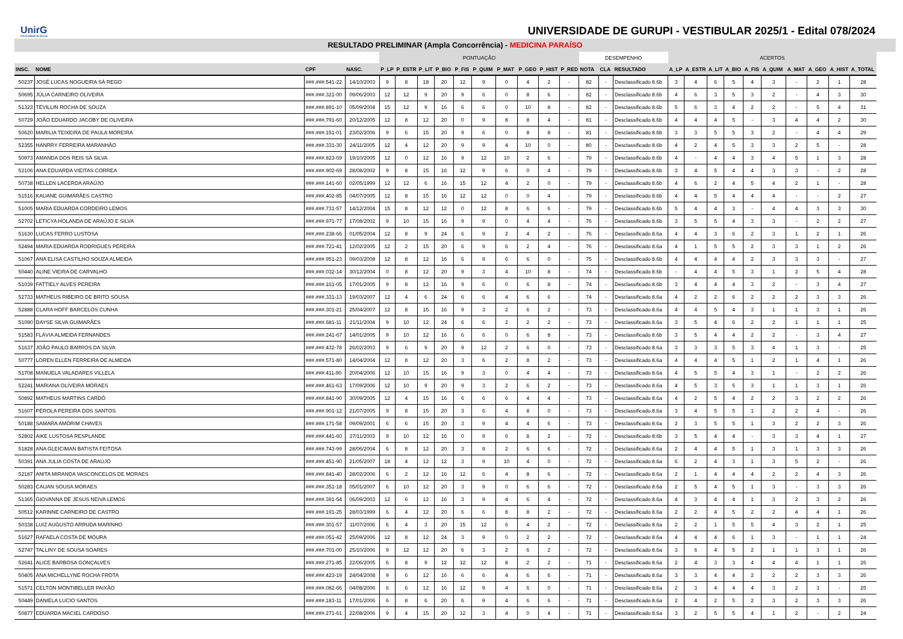UnirG
Universidade de Gurupi
UNIVERSIDADE DE GURUPI - VESTIBULAR 2025/1 - Edital 078/2024
RESULTADO PRELIMINAR (Ampla Concorrência) - MEDICINA PARAÍSO
| | | | | PONTUAÇÃO | | | | | | | | | | DESEMPENHO | | | ACERTOS | | | | | | | | | |
| --- | --- | --- | --- | --- | --- | --- | --- | --- | --- | --- | --- | --- | --- | --- | --- | --- | --- | --- | --- | --- | --- | --- | --- | --- | --- | --- |
| INSC. | NOME | CPF | NASC. | P_LP | P_ESTR | P_LIT | P_BIO | P_FIS | P_QUIM | P_MAT | P_GEO | P_HIST | P_RED | NOTA | CLA | RESULTADO | A_LP | A_ESTR | A_LIT | A_BIO | A_FIS | A_QUIM | A_MAT | A_GEO | A_HIST | A_TOTAL |
| 50237 | JOSÉ LUCAS NOGUEIRA SÁ REGO | ###.###.541-22 | 14/10/2003 | 9 | 8 | 18 | 20 | 12 | 9 | 0 | 4 | 2 | - | 82 | - | Desclassificado 8.6b | 3 | 4 | 6 | 5 | 4 | 3 | - | 2 | 1 | 28 |
| 50695 | JÚLIA CARNEIRO OLIVEIRA | ###.###.321-00 | 09/06/2003 | 12 | 12 | 9 | 20 | 9 | 6 | 0 | 8 | 6 | - | 82 | - | Desclassificado 8.6b | 4 | 6 | 3 | 5 | 3 | 2 | - | 4 | 3 | 30 |
| 51323 | TÉVILLIN ROCHA DE SOUZA | ###.###.891-10 | 05/09/2004 | 15 | 12 | 9 | 16 | 6 | 6 | 0 | 10 | 8 | - | 82 | - | Desclassificado 8.6b | 5 | 6 | 3 | 4 | 2 | 2 | - | 5 | 4 | 31 |
| 50729 | JOÃO EDUARDO JACOBY DE OLIVEIRA | ###.###.791-60 | 20/12/2005 | 12 | 8 | 12 | 20 | 0 | 9 | 8 | 8 | 4 | - | 81 | - | Desclassificado 8.6b | 4 | 4 | 4 | 5 | - | 3 | 4 | 4 | 2 | 30 |
| 50620 | MARILIA TEIXEIRA DE PAULA MOREIRA | ###.###.151-01 | 23/02/2006 | 9 | 6 | 15 | 20 | 9 | 6 | 0 | 8 | 8 | - | 81 | - | Desclassificado 8.6b | 3 | 3 | 5 | 5 | 3 | 2 | - | 4 | 4 | 29 |
| 52355 | HANRRY FERREIRA MARANHÃO | ###.###.331-30 | 24/11/2005 | 12 | 4 | 12 | 20 | 9 | 9 | 4 | 10 | 0 | - | 80 | - | Desclassificado 8.6b | 4 | 2 | 4 | 5 | 3 | 3 | 2 | 5 | - | 28 |
| 50973 | AMANDA DOS REIS SÁ SILVA | ###.###.823-69 | 19/10/2005 | 12 | 0 | 12 | 16 | 9 | 12 | 10 | 2 | 6 | - | 79 | - | Desclassificado 8.6b | 4 | - | 4 | 4 | 3 | 4 | 5 | 1 | 3 | 28 |
| 52106 | ANA EDUARDA VIEITAS CORREA | ###.###.902-69 | 28/08/2002 | 9 | 8 | 15 | 16 | 12 | 9 | 6 | 0 | 4 | - | 79 | - | Desclassificado 8.6b | 3 | 4 | 5 | 4 | 4 | 3 | 3 | - | 2 | 28 |
| 50738 | HELLEN LACERDA ARAÚJO | ###.###.141-60 | 02/05/1999 | 12 | 12 | 6 | 16 | 15 | 12 | 4 | 2 | 0 | - | 79 | - | Desclassificado 8.6b | 4 | 6 | 2 | 4 | 5 | 4 | 2 | 1 | - | 28 |
| 51516 | KAUANE GUIMARÃES CASTRO | ###.###.402-85 | 04/07/2005 | 12 | 8 | 15 | 16 | 12 | 12 | 0 | 0 | 4 | - | 79 | - | Desclassificado 8.6b | 4 | 4 | 5 | 4 | 4 | 4 | - | - | 2 | 27 |
| 51005 | MARIA EDUARDA CORDEIRO LEMOS | ###.###.731-57 | 14/12/2004 | 15 | 8 | 12 | 12 | 0 | 12 | 8 | 6 | 6 | - | 79 | - | Desclassificado 8.6b | 5 | 4 | 4 | 3 | - | 4 | 4 | 3 | 3 | 30 |
| 52702 | LETICYA HOLANDA DE ARAÚJO E SILVA | ###.###.971-77 | 17/08/2002 | 9 | 10 | 15 | 16 | 9 | 9 | 0 | 4 | 4 | - | 76 | - | Desclassificado 8.6b | 3 | 5 | 5 | 4 | 3 | 3 | - | 2 | 2 | 27 |
| 51630 | LUCAS FERRO LUSTOSA | ###.###.238-66 | 01/05/2004 | 12 | 8 | 9 | 24 | 6 | 9 | 2 | 4 | 2 | - | 76 | - | Desclassificado 8.6a | 4 | 4 | 3 | 6 | 2 | 3 | 1 | 2 | 1 | 26 |
| 52494 | MARIA EDUARDA RODRIGUES PEREIRA | ###.###.721-41 | 12/02/2005 | 12 | 2 | 15 | 20 | 6 | 9 | 6 | 2 | 4 | - | 76 | - | Desclassificado 8.6a | 4 | 1 | 5 | 5 | 2 | 3 | 3 | 1 | 2 | 26 |
| 51067 | ANA ELISA CASTILHO SOUZA ALMEIDA | ###.###.951-23 | 09/03/2008 | 12 | 8 | 12 | 16 | 6 | 9 | 6 | 6 | 0 | - | 75 | - | Desclassificado 8.6b | 4 | 4 | 4 | 4 | 2 | 3 | 3 | 3 | - | 27 |
| 50440 | ALINE VIEIRA DE CARVALHO | ###.###.032-14 | 30/12/2004 | 0 | 8 | 12 | 20 | 9 | 3 | 4 | 10 | 8 | - | 74 | - | Desclassificado 8.6b | - | 4 | 4 | 5 | 3 | 1 | 2 | 5 | 4 | 28 |
| 51039 | FATTIELY ALVES PEREIRA | ###.###.161-05 | 17/01/2005 | 9 | 8 | 12 | 16 | 9 | 6 | 0 | 6 | 8 | - | 74 | - | Desclassificado 8.6b | 3 | 4 | 4 | 4 | 3 | 2 | - | 3 | 4 | 27 |
| 52733 | MATHEUS RIBEIRO DE BRITO SOUSA | ###.###.331-13 | 19/03/2007 | 12 | 4 | 6 | 24 | 6 | 6 | 4 | 6 | 6 | - | 74 | - | Desclassificado 8.6a | 4 | 2 | 2 | 6 | 2 | 2 | 2 | 3 | 3 | 26 |
| 52888 | CLARA HOFF BARCELOS CUNHA | ###.###.301-21 | 25/04/2007 | 12 | 8 | 15 | 16 | 9 | 3 | 2 | 6 | 2 | - | 73 | - | Desclassificado 8.6a | 4 | 4 | 5 | 4 | 3 | 1 | 1 | 3 | 1 | 26 |
| 51090 | DAYSE SILVA GUIMARÃES | ###.###.681-11 | 21/11/2004 | 9 | 10 | 12 | 24 | 6 | 6 | 2 | 2 | 2 | - | 73 | - | Desclassificado 8.6a | 3 | 5 | 4 | 6 | 2 | 2 | 1 | 1 | 1 | 25 |
| 51583 | FLÁVIA ALMEIDA FERNANDES | ###.###.241-67 | 14/01/2005 | 9 | 10 | 12 | 16 | 6 | 6 | 0 | 6 | 8 | - | 73 | - | Desclassificado 8.6b | 3 | 5 | 4 | 4 | 2 | 2 | - | 3 | 4 | 27 |
| 51637 | JOÃO PAULO BARROS DA SILVA | ###.###.432-78 | 26/02/2003 | 9 | 6 | 9 | 20 | 9 | 12 | 2 | 6 | 0 | - | 73 | - | Desclassificado 8.6a | 3 | 3 | 3 | 5 | 3 | 4 | 1 | 3 | - | 25 |
| 50777 | LOREN ELLEN FERREIRA DE ALMEIDA | ###.###.571-80 | 14/04/2004 | 12 | 8 | 12 | 20 | 3 | 6 | 2 | 8 | 2 | - | 73 | - | Desclassificado 8.6a | 4 | 4 | 4 | 5 | 1 | 2 | 1 | 4 | 1 | 26 |
| 51708 | MANUELA VALADARES VILLELA | ###.###.411-90 | 20/04/2006 | 12 | 10 | 15 | 16 | 9 | 3 | 0 | 4 | 4 | - | 73 | - | Desclassificado 8.6a | 4 | 5 | 5 | 4 | 3 | 1 | - | 2 | 2 | 26 |
| 52241 | MARIANA OLIVEIRA MORAES | ###.###.461-63 | 17/09/2006 | 12 | 10 | 9 | 20 | 9 | 3 | 2 | 6 | 2 | - | 73 | - | Desclassificado 8.6a | 4 | 5 | 3 | 5 | 3 | 1 | 1 | 3 | 1 | 26 |
| 50892 | MATHEUS MARTINS CARDÔ | ###.###.841-90 | 30/09/2005 | 12 | 4 | 15 | 16 | 6 | 6 | 6 | 4 | 4 | - | 73 | - | Desclassificado 8.6a | 4 | 2 | 5 | 4 | 2 | 2 | 3 | 2 | 2 | 26 |
| 51607 | PÉROLA PEREIRA DOS SANTOS | ###.###.901-12 | 21/07/2005 | 9 | 8 | 15 | 20 | 3 | 6 | 4 | 8 | 0 | - | 73 | - | Desclassificado 8.6a | 3 | 4 | 5 | 5 | 1 | 2 | 2 | 4 | - | 26 |
| 50188 | SAMARA AMORIM CHAVES | ###.###.171-58 | 09/09/2001 | 6 | 6 | 15 | 20 | 3 | 9 | 4 | 4 | 6 | - | 73 | - | Desclassificado 8.6a | 2 | 3 | 5 | 5 | 1 | 3 | 2 | 2 | 3 | 26 |
| 52802 | AIKE LUSTOSA RESPLANDE | ###.###.441-60 | 27/11/2003 | 9 | 10 | 12 | 16 | 0 | 9 | 6 | 8 | 2 | - | 72 | - | Desclassificado 8.6b | 3 | 5 | 4 | 4 | - | 3 | 3 | 4 | 1 | 27 |
| 51828 | ANA GLEICIMAN BATISTA FEITOSA | ###.###.743-99 | 28/06/2004 | 6 | 8 | 12 | 20 | 3 | 9 | 2 | 6 | 6 | - | 72 | - | Desclassificado 8.6a | 2 | 4 | 4 | 5 | 1 | 3 | 1 | 3 | 3 | 26 |
| 50391 | ANA JULIA COSTA DE ARAUJO | ###.###.451-90 | 21/05/2007 | 18 | 4 | 12 | 12 | 3 | 9 | 10 | 4 | 0 | - | 72 | - | Desclassificado 8.6a | 6 | 2 | 4 | 3 | 1 | 3 | 5 | 2 | - | 26 |
| 52187 | ANITA MIRANDA VASCONCELOS DE MORAES | ###.###.841-40 | 28/02/2006 | 6 | 2 | 12 | 16 | 12 | 6 | 4 | 8 | 6 | - | 72 | - | Desclassificado 8.6a | 2 | 1 | 4 | 4 | 4 | 2 | 2 | 4 | 3 | 26 |
| 50283 | CAUAN SOUSA MORAES | ###.###.351-18 | 05/01/2007 | 6 | 10 | 12 | 20 | 3 | 9 | 0 | 6 | 6 | - | 72 | - | Desclassificado 8.6a | 2 | 5 | 4 | 5 | 1 | 3 | - | 3 | 3 | 26 |
| 51365 | GIOVANNA DE JESUS NEIVA LEMOS | ###.###.391-54 | 06/09/2003 | 12 | 6 | 12 | 16 | 3 | 9 | 4 | 6 | 4 | - | 72 | - | Desclassificado 8.6a | 4 | 3 | 4 | 4 | 1 | 3 | 2 | 3 | 2 | 26 |
| 50512 | KARINNE CARNEIRO DE CASTRO | ###.###.191-25 | 28/03/1999 | 6 | 4 | 12 | 20 | 6 | 6 | 8 | 8 | 2 | - | 72 | - | Desclassificado 8.6a | 2 | 2 | 4 | 5 | 2 | 2 | 4 | 4 | 1 | 26 |
| 50338 | LUIZ AUGUSTO ARRUDA MARINHO | ###.###.301-57 | 11/07/2006 | 6 | 4 | 3 | 20 | 15 | 12 | 6 | 4 | 2 | - | 72 | - | Desclassificado 8.6a | 2 | 2 | 1 | 5 | 5 | 4 | 3 | 2 | 1 | 25 |
| 51627 | RAFAELA COSTA DE MOURA | ###.###.051-42 | 25/09/2006 | 12 | 8 | 12 | 24 | 3 | 9 | 0 | 2 | 2 | - | 72 | - | Desclassificado 8.6a | 4 | 4 | 4 | 6 | 1 | 3 | - | 1 | 1 | 24 |
| 52747 | TALLINY DE SOUSA SOARES | ###.###.701-00 | 25/10/2006 | 9 | 12 | 12 | 20 | 6 | 3 | 2 | 6 | 2 | - | 72 | - | Desclassificado 8.6a | 3 | 6 | 4 | 5 | 2 | 1 | 1 | 3 | 1 | 26 |
| 52641 | ALICE BARBOSA GONÇALVES | ###.###.271-85 | 22/06/2005 | 6 | 8 | 9 | 12 | 12 | 12 | 8 | 2 | 2 | - | 71 | - | Desclassificado 8.6a | 2 | 4 | 3 | 3 | 4 | 4 | 4 | 1 | 1 | 26 |
| 50405 | ANA MICHELLYNE ROCHA FROTA | ###.###.423-19 | 24/04/2008 | 9 | 6 | 12 | 16 | 6 | 6 | 4 | 6 | 6 | - | 71 | - | Desclassificado 8.6a | 3 | 3 | 4 | 4 | 2 | 2 | 2 | 3 | 3 | 26 |
| 51571 | CELTON MONTIBELLER PAIXÃO | ###.###.082-66 | 04/08/2006 | 6 | 6 | 12 | 16 | 12 | 9 | 4 | 6 | 0 | - | 71 | - | Desclassificado 8.6a | 2 | 3 | 4 | 4 | 4 | 3 | 2 | 3 | - | 25 |
| 50449 | DANIELA LUCIO SANTOS | ###.###.183-11 | 17/01/2006 | 6 | 8 | 6 | 20 | 6 | 9 | 4 | 6 | 6 | - | 71 | - | Desclassificado 8.6a | 2 | 4 | 2 | 5 | 2 | 3 | 2 | 3 | 3 | 26 |
| 50877 | EDUARDA MACIEL CARDOSO | ###.###.271-61 | 22/08/2006 | 9 | 4 | 15 | 20 | 12 | 3 | 4 | 0 | 4 | - | 71 | - | Desclassificado 8.6a | 3 | 2 | 5 | 5 | 4 | 1 | 2 | - | 2 | 24 |